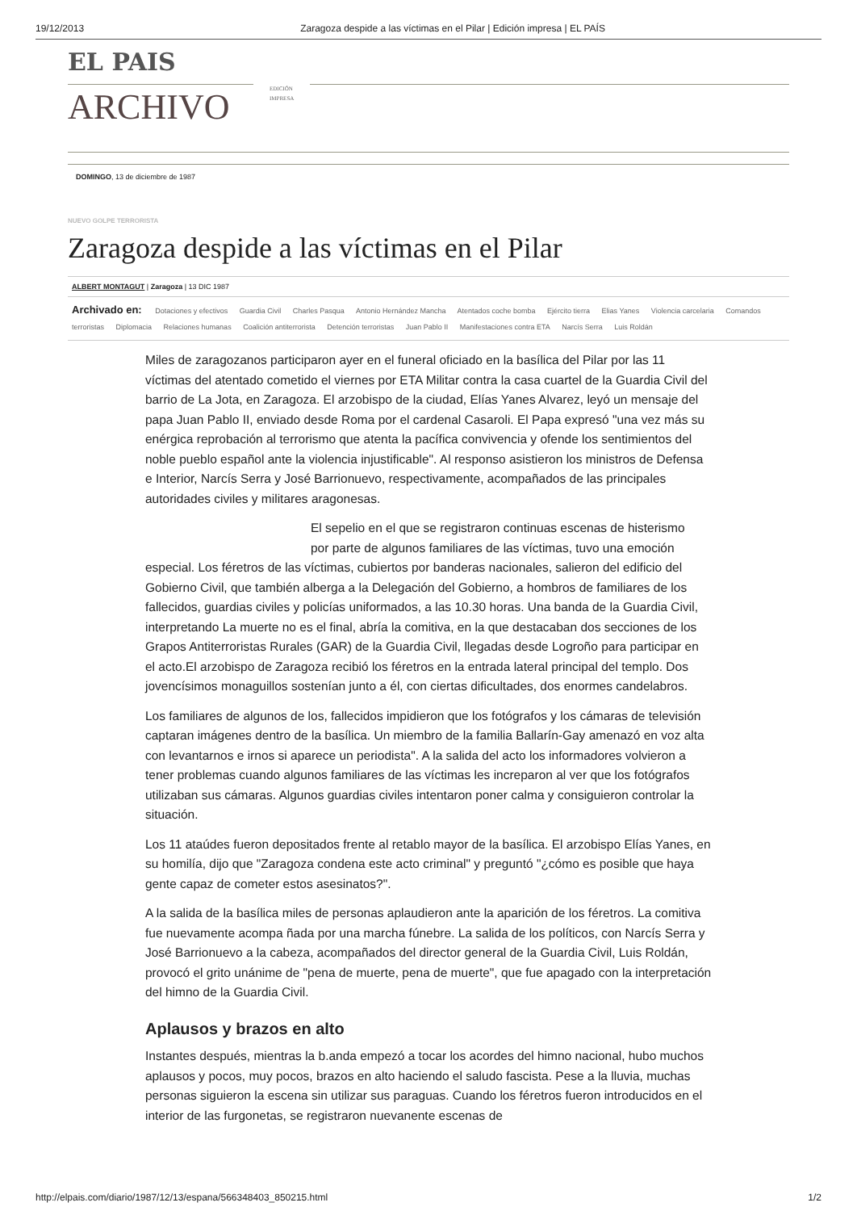19/12/2013 Zaragoza despide a las víctimas en el Pilar | Edición impresa | EL PAÍS
EL PAIS
ARCHIVO
EDICIÓN
IMPRESA
DOMINGO, 13 de diciembre de 1987
NUEVO GOLPE TERRORISTA
Zaragoza despide a las víctimas en el Pilar
ALBERT MONTAGUT | Zaragoza | 13 DIC 1987
Archivado en: Dotaciones y efectivos Guardia Civil Charles Pasqua Antonio Hernández Mancha Atentados coche bomba Ejército tierra Elias Yanes Violencia carcelaria Comandos terroristas Diplomacia Relaciones humanas Coalición antiterrorista Detención terroristas Juan Pablo II Manifestaciones contra ETA Narcís Serra Luis Roldán
Miles de zaragozanos participaron ayer en el funeral oficiado en la basílica del Pilar por las 11 víctimas del atentado cometido el viernes por ETA Militar contra la casa cuartel de la Guardia Civil del barrio de La Jota, en Zaragoza. El arzobispo de la ciudad, Elías Yanes Alvarez, leyó un mensaje del papa Juan Pablo II, enviado desde Roma por el cardenal Casaroli. El Papa expresó "una vez más su enérgica reprobación al terrorismo que atenta la pacífica convivencia y ofende los sentimientos del noble pueblo español ante la violencia injustificable". Al responso asistieron los ministros de Defensa e Interior, Narcís Serra y José Barrionuevo, respectivamente, acompañados de las principales autoridades civiles y militares aragonesas.
El sepelio en el que se registraron continuas escenas de histerismo por parte de algunos familiares de las víctimas, tuvo una emoción especial. Los féretros de las víctimas, cubiertos por banderas nacionales, salieron del edificio del Gobierno Civil, que también alberga a la Delegación del Gobierno, a hombros de familiares de los fallecidos, guardias civiles y policías uniformados, a las 10.30 horas. Una banda de la Guardia Civil, interpretando La muerte no es el final, abría la comitiva, en la que destacaban dos secciones de los Grapos Antiterroristas Rurales (GAR) de la Guardia Civil, llegadas desde Logroño para participar en el acto.El arzobispo de Zaragoza recibió los féretros en la entrada lateral principal del templo. Dos jovencísimos monaguillos sostenían junto a él, con ciertas dificultades, dos enormes candelabros.
Los familiares de algunos de los, fallecidos impidieron que los fotógrafos y los cámaras de televisión captaran imágenes dentro de la basílica. Un miembro de la familia Ballarín-Gay amenazó en voz alta con levantarnos e irnos si aparece un periodista". A la salida del acto los informadores volvieron a tener problemas cuando algunos familiares de las víctimas les increparon al ver que los fotógrafos utilizaban sus cámaras. Algunos guardias civiles intentaron poner calma y consiguieron controlar la situación.
Los 11 ataúdes fueron depositados frente al retablo mayor de la basílica. El arzobispo Elías Yanes, en su homilía, dijo que "Zaragoza condena este acto criminal" y preguntó "¿cómo es posible que haya gente capaz de cometer estos asesinatos?".
A la salida de la basílica miles de personas aplaudieron ante la aparición de los féretros. La comitiva fue nuevamente acompa ñada por una marcha fúnebre. La salida de los políticos, con Narcís Serra y José Barrionuevo a la cabeza, acompañados del director general de la Guardia Civil, Luis Roldán, provocó el grito unánime de "pena de muerte, pena de muerte", que fue apagado con la interpretación del himno de la Guardia Civil.
Aplausos y brazos en alto
Instantes después, mientras la b.anda empezó a tocar los acordes del himno nacional, hubo muchos aplausos y pocos, muy pocos, brazos en alto haciendo el saludo fascista. Pese a la lluvia, muchas personas siguieron la escena sin utilizar sus paraguas. Cuando los féretros fueron introducidos en el interior de las furgonetas, se registraron nuevanente escenas de
http://elpais.com/diario/1987/12/13/espana/566348403_850215.html 1/2